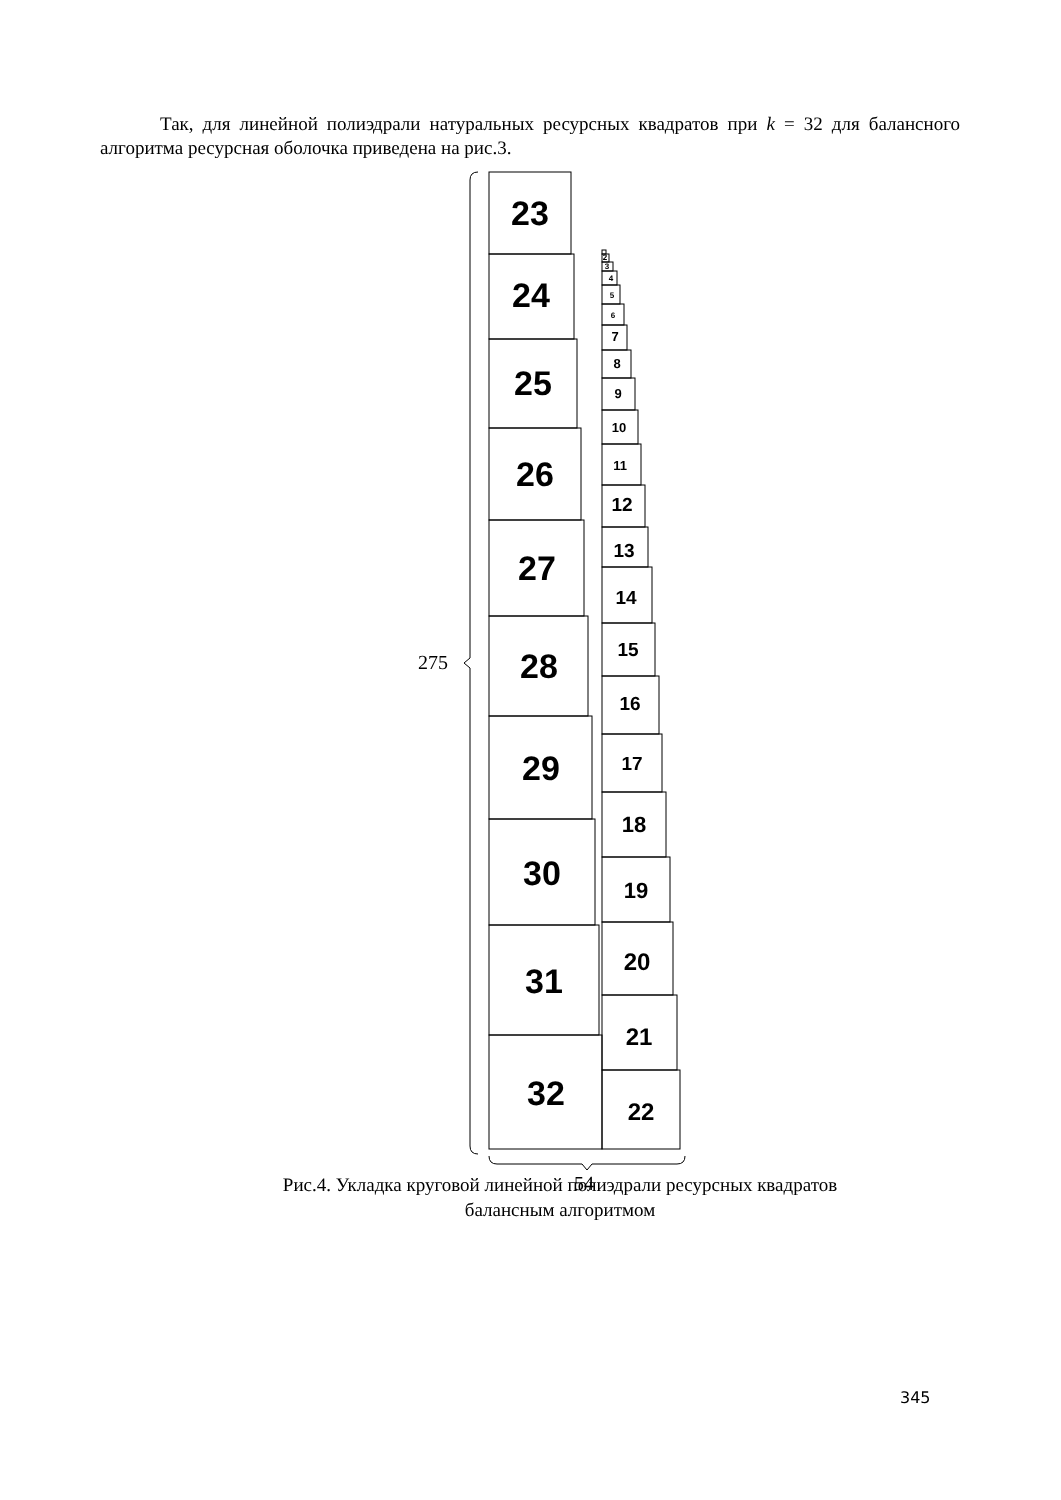Так, для линейной полиэдрали натуральных ресурсных квадратов при k = 32 для балансного алгоритма ресурсная оболочка приведена на рис.3.
23
24
25
26
27
28
29
30
31
32
22
21
20
19
18
17
16
15
14
13
12
11
10
9
8
7
6
5
4
3
2
275
54
Рис.4. Укладка круговой линейной полиэдрали ресурсных квадратов
балансным алгоритмом
345